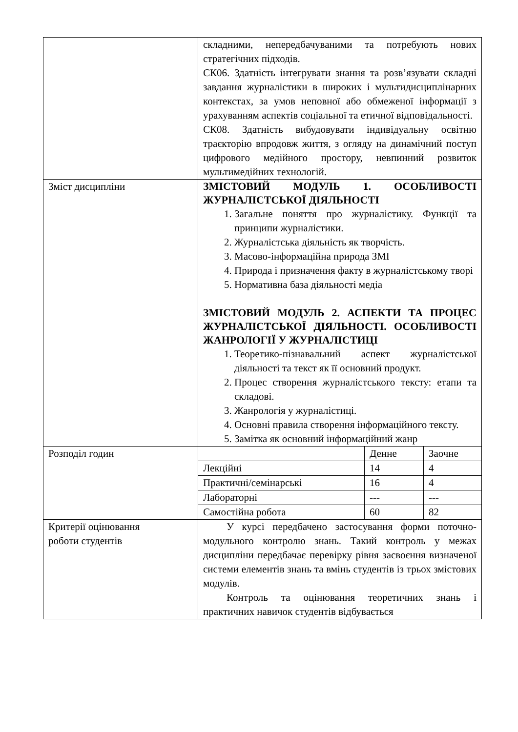| | складними, непередбачуваними та потребують нових стратегічних підходів. СК06. Здатність інтегрувати знання та розв’язувати складні завдання журналістики в широких і мультидисциплінарних контекстах, за умов неповної або обмеженої інформації з урахуванням аспектів соціальної та етичної відповідальності. СК08. Здатність вибудовувати індивідуальну освітню траєкторію впродовж життя, з огляду на динамічний поступ цифрового медійного простору, невпинний розвиток мультимедійних технологій. |
| Зміст дисципліни | ЗМІСТОВИЙ МОДУЛЬ 1. ОСОБЛИВОСТІ ЖУРНАЛІСТСЬКОЇ ДІЯЛЬНОСТІ 1. Загальне поняття про журналістику. Функції та принципи журналістики. 2. Журналістська діяльність як творчість. 3. Масово-інформаційна природа ЗМІ 4. Природа і призначення факту в журналістському творі 5. Нормативна база діяльності медіа ЗМІСТОВИЙ МОДУЛЬ 2. АСПЕКТИ ТА ПРОЦЕС ЖУРНАЛІСТСЬКОЇ ДІЯЛЬНОСТІ. ОСОБЛИВОСТІ ЖАНРОЛОГІЇ У ЖУРНАЛІСТИЦІ 1. Теоретико-пізнавальний аспект журналістської діяльності та текст як її основний продукт. 2. Процес створення журналістського тексту: етапи та складові. 3. Жанрологія у журналістиці. 4. Основні правила створення інформаційного тексту. 5. Замітка як основний інформаційний жанр |
| Розподіл годин | / / Денне / Заочне / / Лекційні / 14 / 4 / / Практичні/семінарські / 16 / 4 / / Лабораторні / --- / --- / / Самостійна робота / 60 / 82 / |
| Критерії оцінювання роботи студентів | У курсі передбачено застосування форми поточно-модульного контролю знань. Такий контроль у межах дисципліни передбачає перевірку рівня засвоєння визначеної системи елементів знань та вмінь студентів із трьох змістових модулів. Контроль та оцінювання теоретичних знань і практичних навичок студентів відбувається |